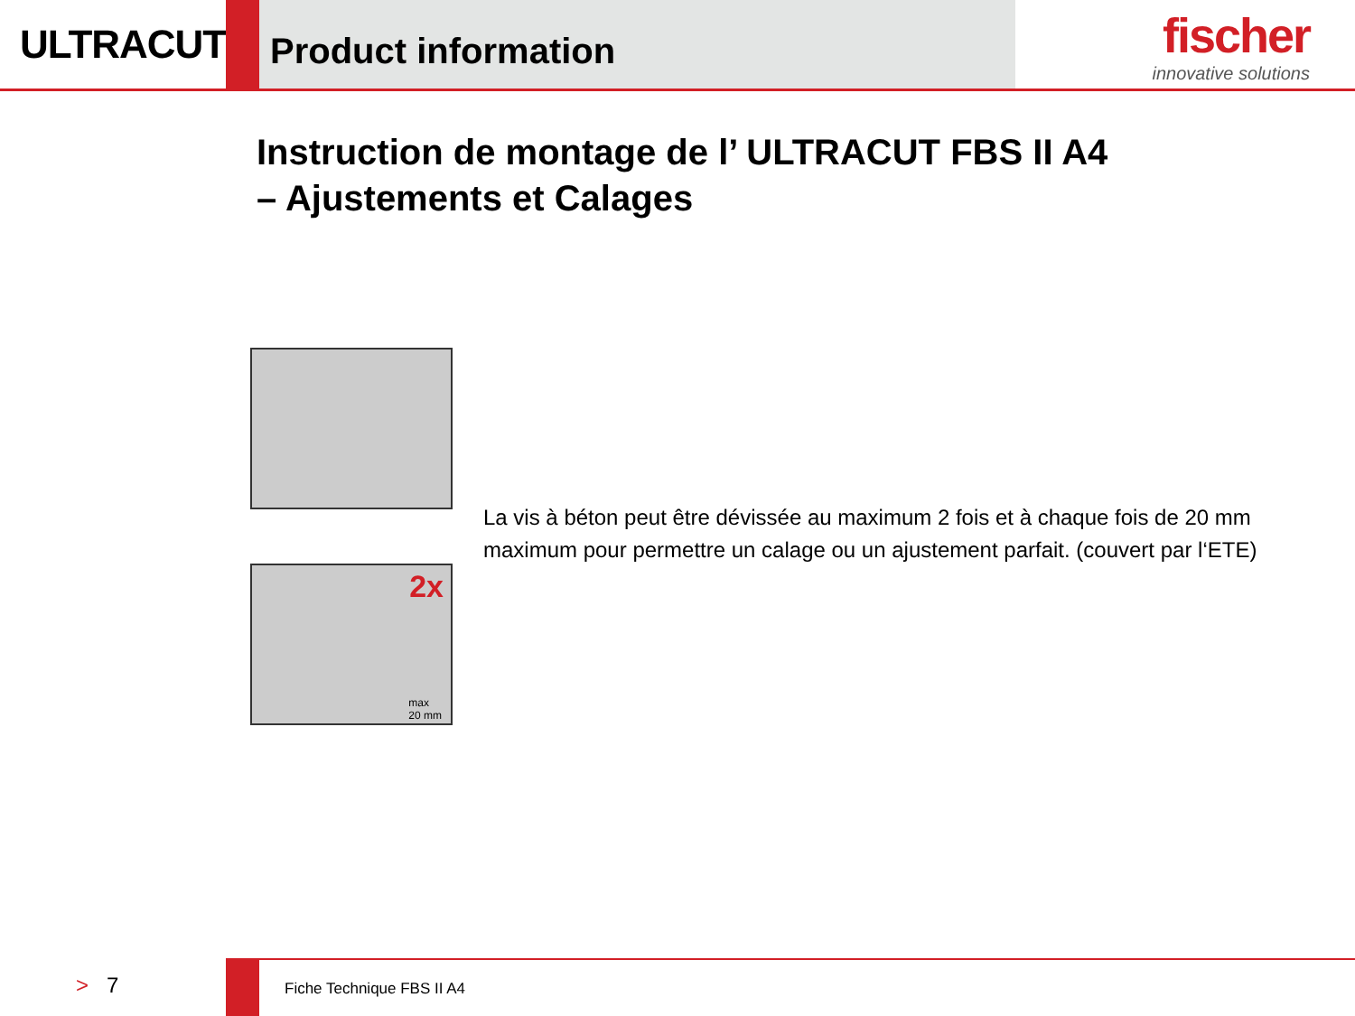ULTRACUT
Product information
fischer
innovative solutions
Instruction de montage de l’ ULTRACUT FBS II A4
– Ajustements et Calages
2x
max
20 mm
La vis à béton peut être dévissée au maximum 2 fois et à chaque fois de 20 mm maximum pour permettre un calage ou un ajustement parfait. (couvert par l‘ETE)
> 7
Fiche Technique FBS II A4